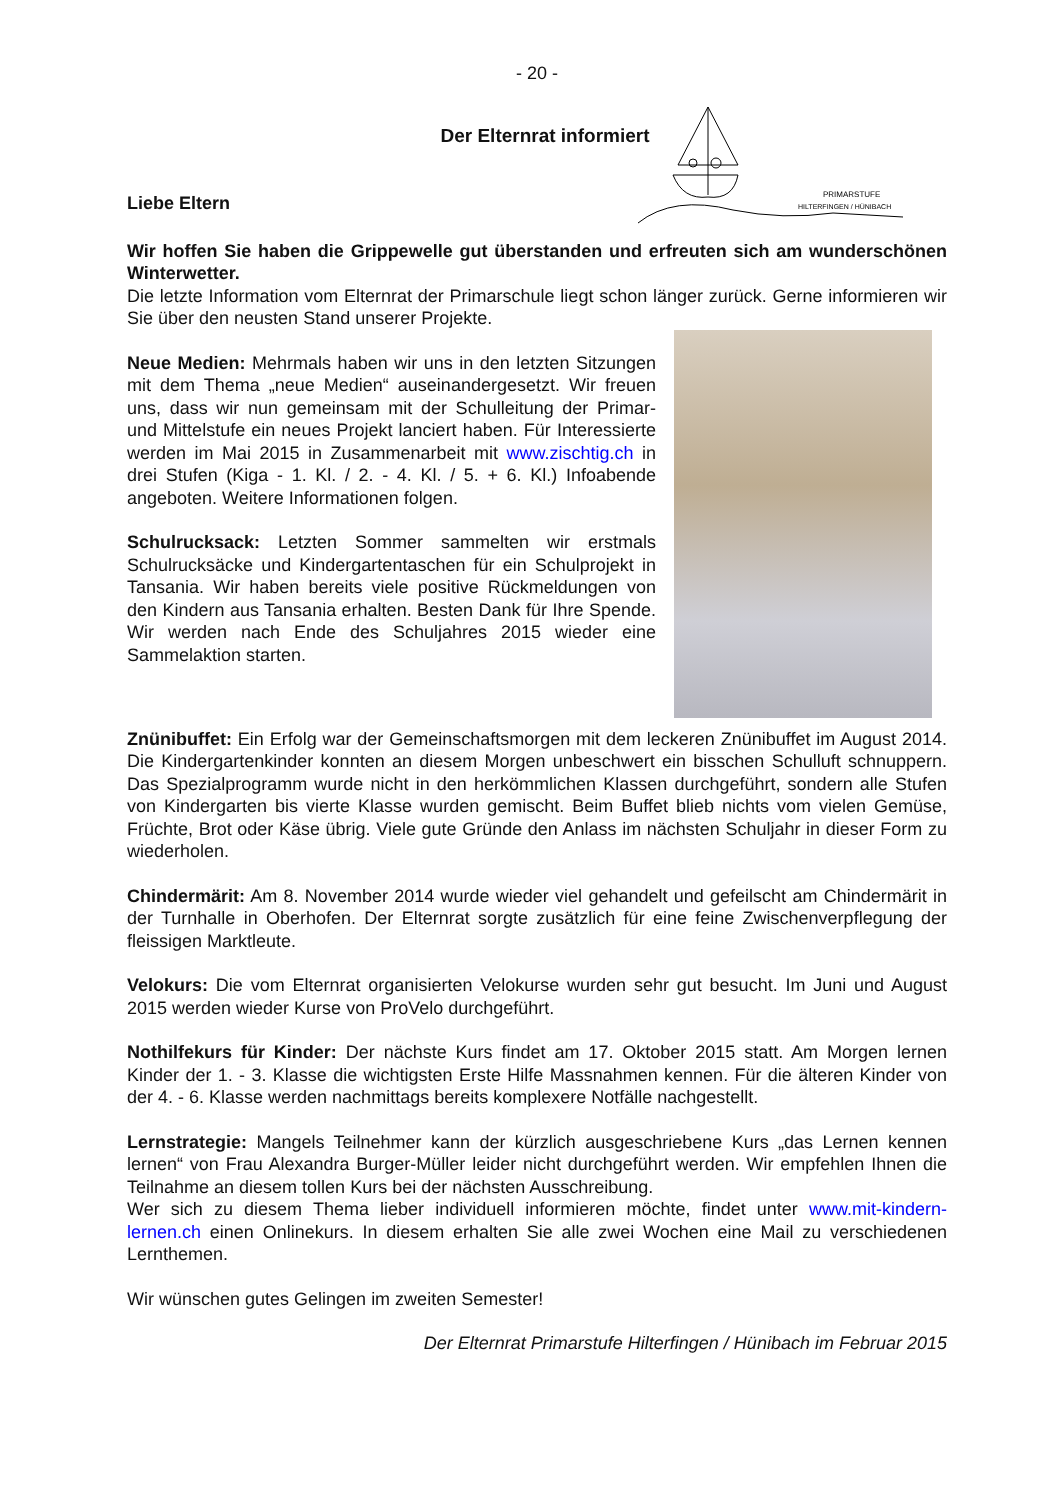PRIMARSTUFE
HILTERFINGEN / HÜNIBACH
- 20 -
Der Elternrat informiert
Liebe Eltern
Wir hoffen Sie haben die Grippewelle gut überstanden und erfreuten sich am wunderschönen Winterwetter.
Die letzte Information vom Elternrat der Primarschule liegt schon länger zurück. Gerne informieren wir Sie über den neusten Stand unserer Projekte.
Neue Medien: Mehrmals haben wir uns in den letzten Sitzungen mit dem Thema „neue Medien“ auseinandergesetzt. Wir freuen uns, dass wir nun gemeinsam mit der Schulleitung der Primar- und Mittelstufe ein neues Projekt lanciert haben. Für Interessierte werden im Mai 2015 in Zusammenarbeit mit www.zischtig.ch in drei Stufen (Kiga - 1. Kl. / 2. - 4. Kl. / 5. + 6. Kl.) Infoabende angeboten. Weitere Informationen folgen.
Schulrucksack: Letzten Sommer sammelten wir erstmals Schulrucksäcke und Kindergartentaschen für ein Schulprojekt in Tansania. Wir haben bereits viele positive Rückmeldungen von den Kindern aus Tansania erhalten. Besten Dank für Ihre Spende. Wir werden nach Ende des Schuljahres 2015 wieder eine Sammelaktion starten.
Znünibuffet: Ein Erfolg war der Gemeinschaftsmorgen mit dem leckeren Znünibuffet im August 2014. Die Kindergartenkinder konnten an diesem Morgen unbeschwert ein bisschen Schulluft schnuppern. Das Spezialprogramm wurde nicht in den herkömmlichen Klassen durchgeführt, sondern alle Stufen von Kindergarten bis vierte Klasse wurden gemischt. Beim Buffet blieb nichts vom vielen Gemüse, Früchte, Brot oder Käse übrig. Viele gute Gründe den Anlass im nächsten Schuljahr in dieser Form zu wiederholen.
Chindermärit: Am 8. November 2014 wurde wieder viel gehandelt und gefeilscht am Chindermärit in der Turnhalle in Oberhofen. Der Elternrat sorgte zusätzlich für eine feine Zwischenverpflegung der fleissigen Marktleute.
Velokurs: Die vom Elternrat organisierten Velokurse wurden sehr gut besucht. Im Juni und August 2015 werden wieder Kurse von ProVelo durchgeführt.
Nothilfekurs für Kinder: Der nächste Kurs findet am 17. Oktober 2015 statt. Am Morgen lernen Kinder der 1. - 3. Klasse die wichtigsten Erste Hilfe Massnahmen kennen. Für die älteren Kinder von der 4. - 6. Klasse werden nachmittags bereits komplexere Notfälle nachgestellt.
Lernstrategie: Mangels Teilnehmer kann der kürzlich ausgeschriebene Kurs „das Lernen kennen lernen“ von Frau Alexandra Burger-Müller leider nicht durchgeführt werden. Wir empfehlen Ihnen die Teilnahme an diesem tollen Kurs bei der nächsten Ausschreibung.
Wer sich zu diesem Thema lieber individuell informieren möchte, findet unter www.mit-kindern-lernen.ch einen Onlinekurs. In diesem erhalten Sie alle zwei Wochen eine Mail zu verschiedenen Lernthemen.
Wir wünschen gutes Gelingen im zweiten Semester!
Der Elternrat Primarstufe Hilterfingen / Hünibach im Februar 2015